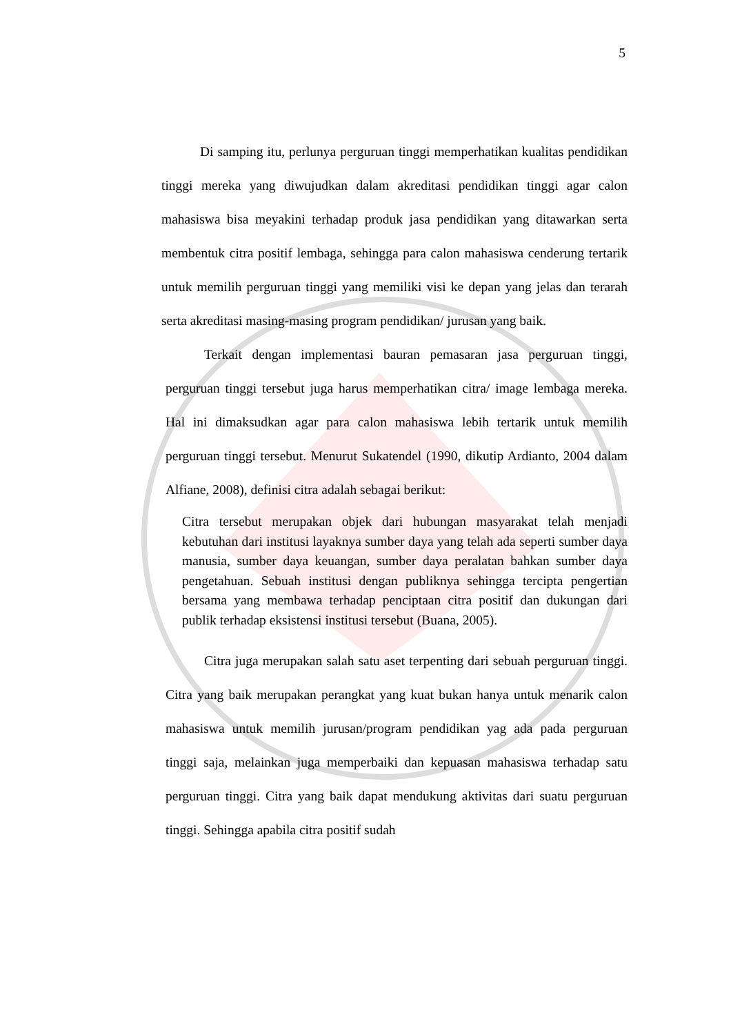5
Di samping itu, perlunya perguruan tinggi memperhatikan kualitas pendidikan tinggi mereka yang diwujudkan dalam akreditasi pendidikan tinggi agar calon mahasiswa bisa meyakini terhadap produk jasa pendidikan yang ditawarkan serta membentuk citra positif lembaga, sehingga para calon mahasiswa cenderung tertarik untuk memilih perguruan tinggi yang memiliki visi ke depan yang jelas dan terarah serta akreditasi masing-masing program pendidikan/ jurusan yang baik.
Terkait dengan implementasi bauran pemasaran jasa perguruan tinggi, perguruan tinggi tersebut juga harus memperhatikan citra/ image lembaga mereka. Hal ini dimaksudkan agar para calon mahasiswa lebih tertarik untuk memilih perguruan tinggi tersebut. Menurut Sukatendel (1990, dikutip Ardianto, 2004 dalam Alfiane, 2008), definisi citra adalah sebagai berikut:
Citra tersebut merupakan objek dari hubungan masyarakat telah menjadi kebutuhan dari institusi layaknya sumber daya yang telah ada seperti sumber daya manusia, sumber daya keuangan, sumber daya peralatan bahkan sumber daya pengetahuan. Sebuah institusi dengan publiknya sehingga tercipta pengertian bersama yang membawa terhadap penciptaan citra positif dan dukungan dari publik terhadap eksistensi institusi tersebut (Buana, 2005).
Citra juga merupakan salah satu aset terpenting dari sebuah perguruan tinggi. Citra yang baik merupakan perangkat yang kuat bukan hanya untuk menarik calon mahasiswa untuk memilih jurusan/program pendidikan yag ada pada perguruan tinggi saja, melainkan juga memperbaiki dan kepuasan mahasiswa terhadap satu perguruan tinggi. Citra yang baik dapat mendukung aktivitas dari suatu perguruan tinggi. Sehingga apabila citra positif sudah